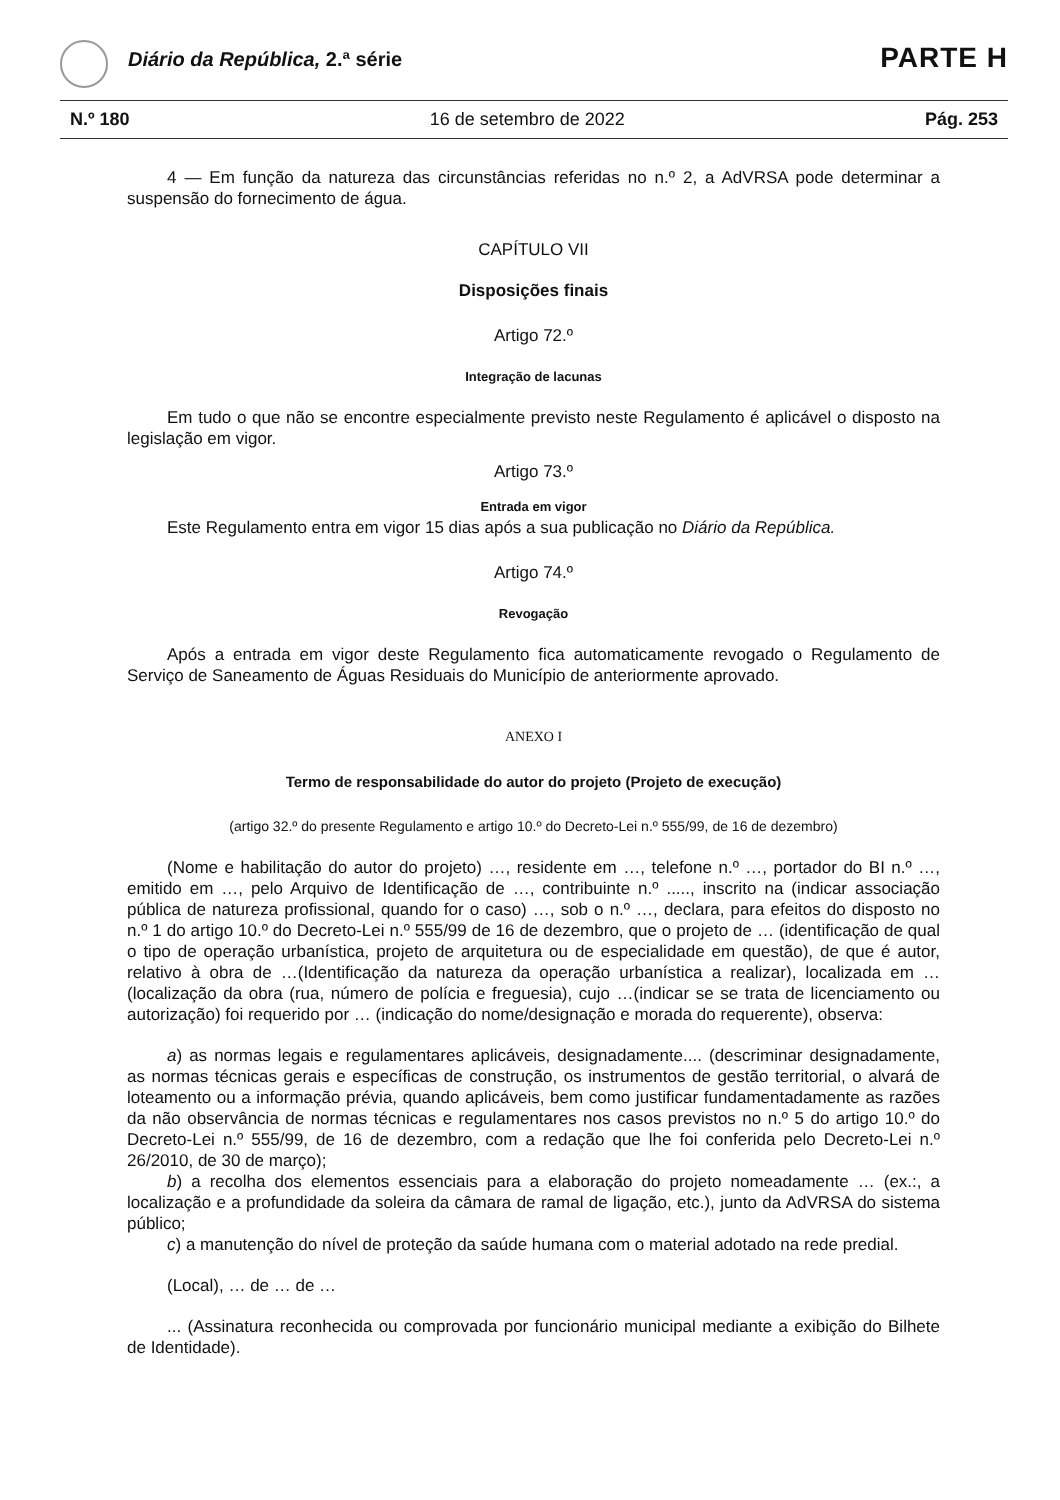Diário da República, 2.ª série PARTE H
N.º 180 16 de setembro de 2022 Pág. 253
4 — Em função da natureza das circunstâncias referidas no n.º 2, a AdVRSA pode determinar a suspensão do fornecimento de água.
CAPÍTULO VII
Disposições finais
Artigo 72.º
Integração de lacunas
Em tudo o que não se encontre especialmente previsto neste Regulamento é aplicável o disposto na legislação em vigor.
Artigo 73.º
Entrada em vigor
Este Regulamento entra em vigor 15 dias após a sua publicação no Diário da República.
Artigo 74.º
Revogação
Após a entrada em vigor deste Regulamento fica automaticamente revogado o Regulamento de Serviço de Saneamento de Águas Residuais do Município de anteriormente aprovado.
ANEXO I
Termo de responsabilidade do autor do projeto (Projeto de execução)
(artigo 32.º do presente Regulamento e artigo 10.º do Decreto-Lei n.º 555/99, de 16 de dezembro)
(Nome e habilitação do autor do projeto) …, residente em …, telefone n.º …, portador do BI n.º …, emitido em …, pelo Arquivo de Identificação de …, contribuinte n.º ....., inscrito na (indicar associação pública de natureza profissional, quando for o caso) …, sob o n.º …, declara, para efeitos do disposto no n.º 1 do artigo 10.º do Decreto-Lei n.º 555/99 de 16 de dezembro, que o projeto de … (identificação de qual o tipo de operação urbanística, projeto de arquitetura ou de especialidade em questão), de que é autor, relativo à obra de …(Identificação da natureza da operação urbanística a realizar), localizada em … (localização da obra (rua, número de polícia e freguesia), cujo …(indicar se se trata de licenciamento ou autorização) foi requerido por … (indicação do nome/designação e morada do requerente), observa:
a) as normas legais e regulamentares aplicáveis, designadamente.... (descriminar designadamente, as normas técnicas gerais e específicas de construção, os instrumentos de gestão territorial, o alvará de loteamento ou a informação prévia, quando aplicáveis, bem como justificar fundamentadamente as razões da não observância de normas técnicas e regulamentares nos casos previstos no n.º 5 do artigo 10.º do Decreto-Lei n.º 555/99, de 16 de dezembro, com a redação que lhe foi conferida pelo Decreto-Lei n.º 26/2010, de 30 de março);
b) a recolha dos elementos essenciais para a elaboração do projeto nomeadamente … (ex.:, a localização e a profundidade da soleira da câmara de ramal de ligação, etc.), junto da AdVRSA do sistema público;
c) a manutenção do nível de proteção da saúde humana com o material adotado na rede predial.
(Local), … de … de …
... (Assinatura reconhecida ou comprovada por funcionário municipal mediante a exibição do Bilhete de Identidade).